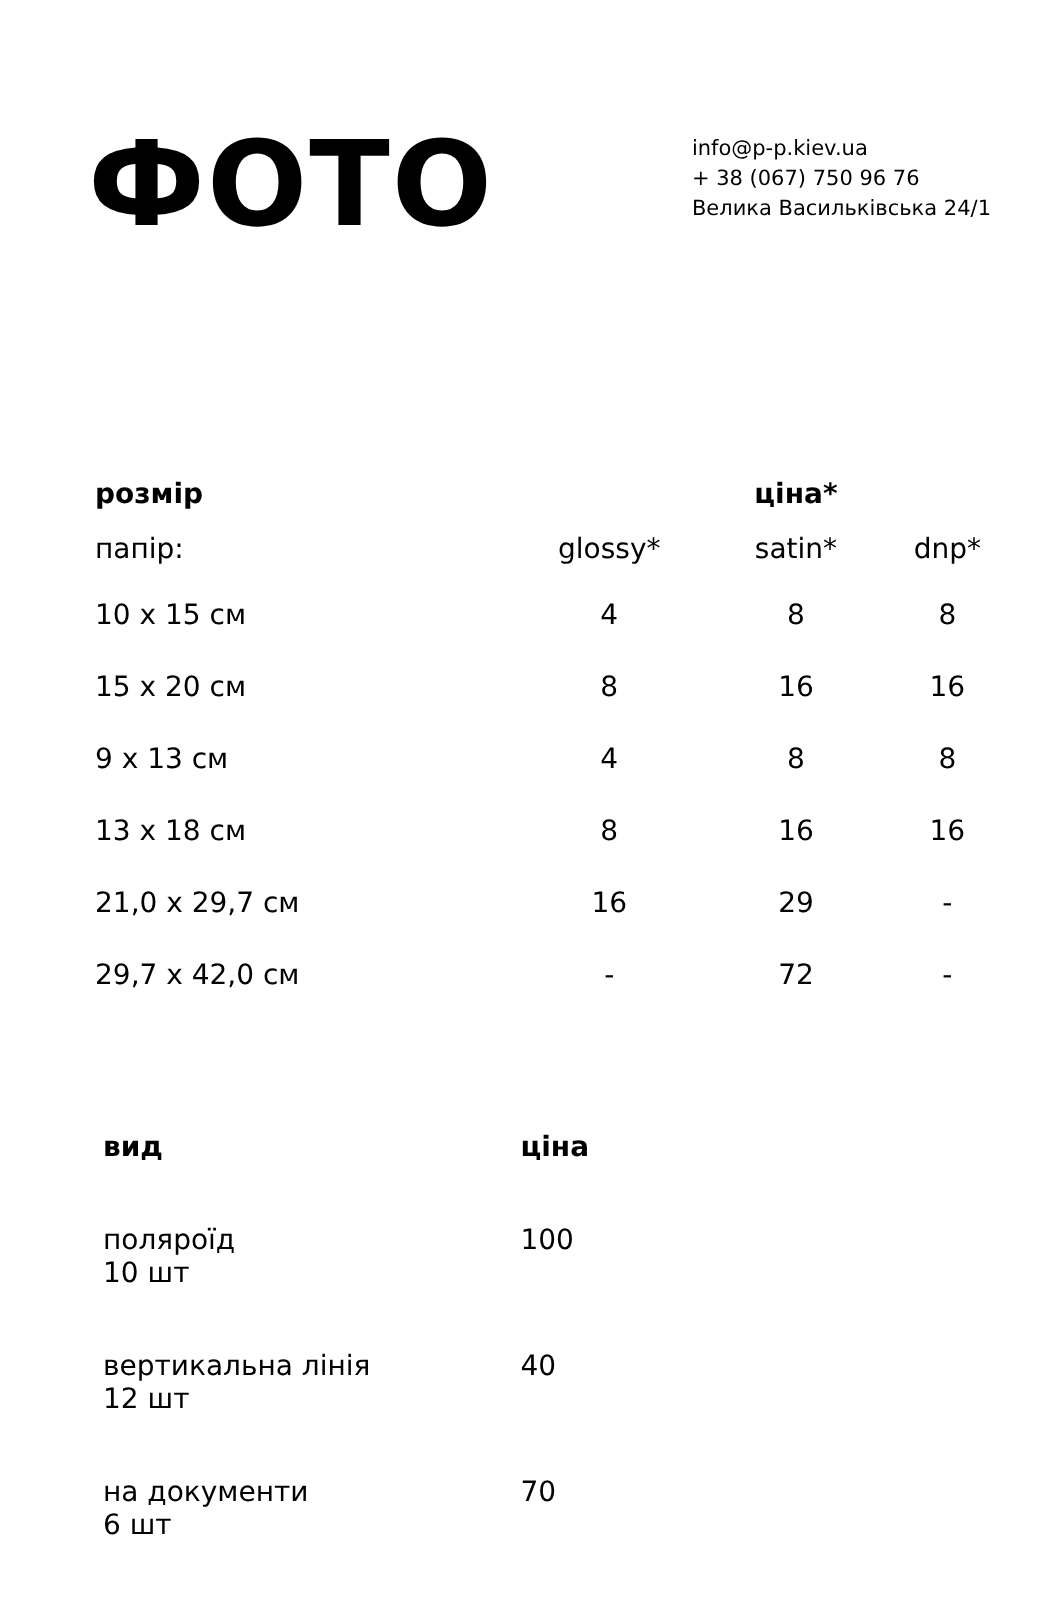ФОТО
info@p-p.kiev.ua
+ 38 (067) 750 96 76
Велика Васильківська 24/1
| розмір | | ціна* | |
| --- | --- | --- | --- |
| папір: | glossy* | satin* | dnp* |
| 10 x 15 см | 4 | 8 | 8 |
| 15 x 20 см | 8 | 16 | 16 |
| 9 x 13 см | 4 | 8 | 8 |
| 13 x 18 см | 8 | 16 | 16 |
| 21,0 x 29,7 см | 16 | 29 | - |
| 29,7 x 42,0 см | - | 72 | - |
| вид | ціна |
| --- | --- |
| поляроїд 10 шт | 100 |
| вертикальна лінія 12 шт | 40 |
| на документи 6 шт | 70 |